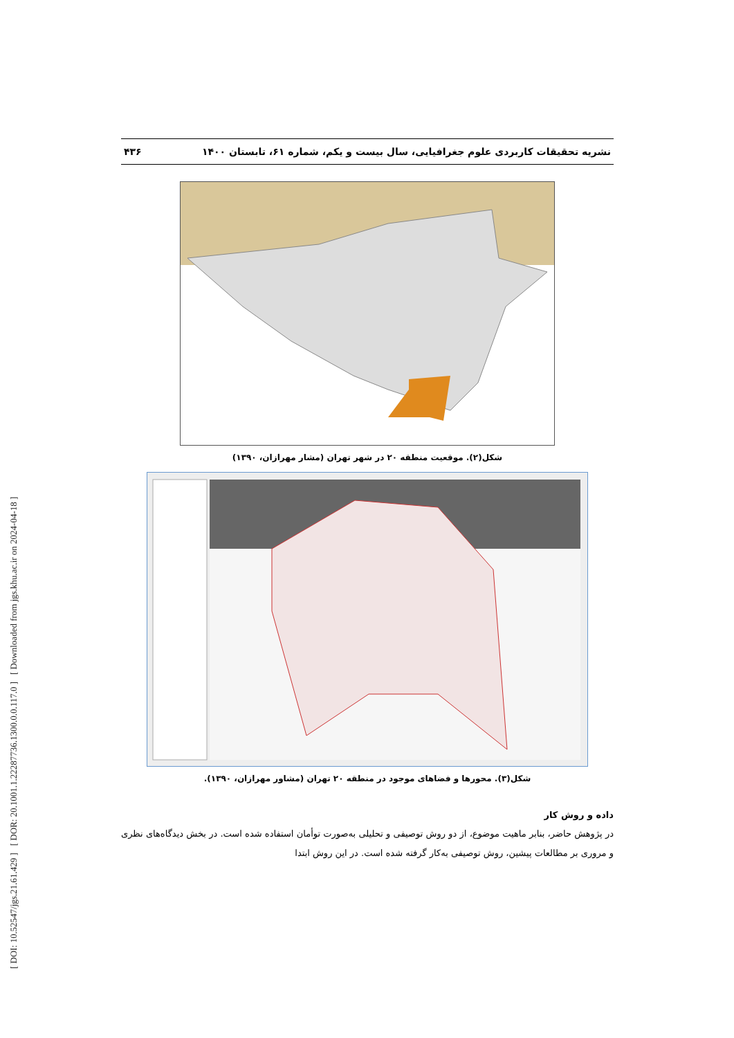[ DOI: 10.52547/jgs.21.61.429 ] [ DOR: 20.1001.1.22287736.1300.0.0.117.0 ] [ Downloaded from jgs.khu.ac.ir on 2024-04-18 ]
نشریه تحقیقات کاربردی علوم جغرافیایی، سال بیست و یکم، شماره ۶۱، تابستان ۱۴۰۰ ۴۳۶
شکل(۲). موقعیت منطقه ۲۰ در شهر تهران (مشار مهرازان، ۱۳۹۰)
شکل(۳). محورها و فضاهای موجود در منطقه ۲۰ تهران (مشاور مهرازان، ۱۳۹۰).
داده و روش کار
در پژوهش حاضر، بنابر ماهیت موضوع، از دو روش توصیفی و تحلیلی به‌صورت توأمان استفاده شده است. در بخش دیدگاه‌های نظری و مروری بر مطالعات پیشین، روش توصیفی به‌کار گرفته شده است. در این روش ابتدا